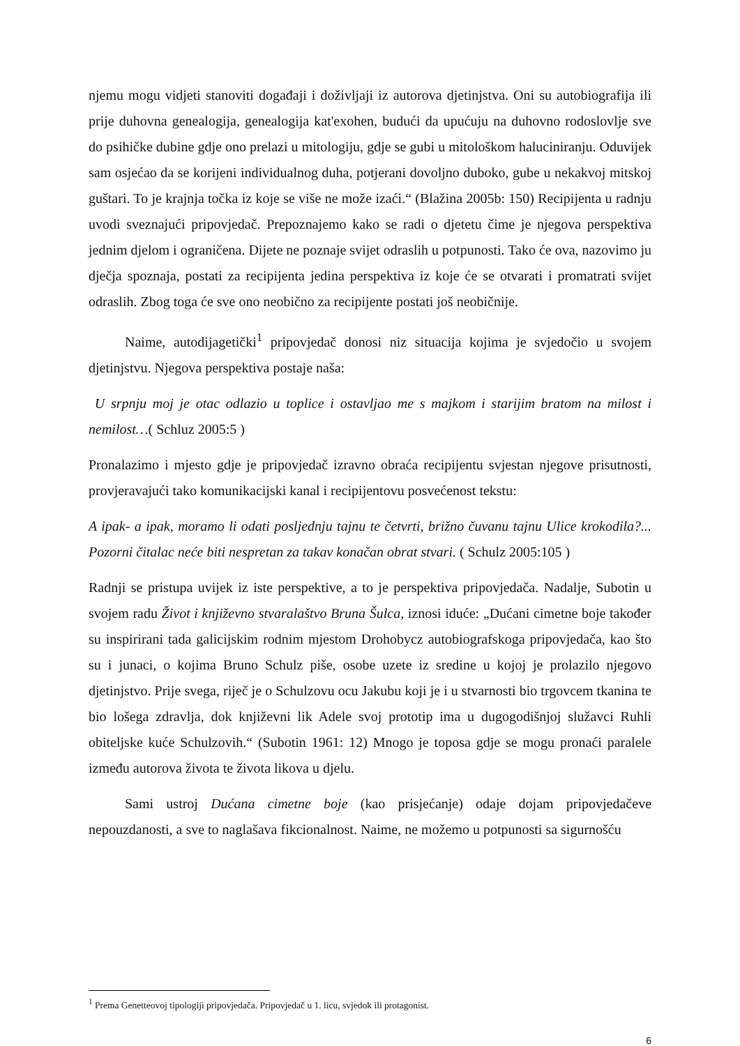njemu mogu vidjeti stanoviti događaji i doživljaji iz autorova djetinjstva. Oni su autobiografija ili prije duhovna genealogija, genealogija kat'exohen, budući da upućuju na duhovno rodoslovlje sve do psihičke dubine gdje ono prelazi u mitologiju, gdje se gubi u mitološkom haluciniranju. Oduvijek sam osjećao da se korijeni individualnog duha, potjerani dovoljno duboko, gube u nekakvoj mitskoj guštari. To je krajnja točka iz koje se više ne može izaći.“ (Blažina 2005b: 150) Recipijenta u radnju uvodi sveznajući pripovjedač. Prepoznajemo kako se radi o djetetu čime je njegova perspektiva jednim djelom i ograničena. Dijete ne poznaje svijet odraslih u potpunosti. Tako će ova, nazovimo ju dječja spoznaja, postati za recipijenta jedina perspektiva iz koje će se otvarati i promatrati svijet odraslih. Zbog toga će sve ono neobično za recipijente postati još neobičnije.
Naime, autodijagetički<sup>1</sup> pripovjedač donosi niz situacija kojima je svjedočio u svojem djetinjstvu. Njegova perspektiva postaje naša:
U srpnju moj je otac odlazio u toplice i ostavljao me s majkom i starijim bratom na milost i nemilost…( Schluz 2005:5 )
Pronalazimo i mjesto gdje je pripovjedač izravno obraća recipijentu svjestan njegove prisutnosti, provjeravajući tako komunikacijski kanal i recipijentovu posvećenost tekstu:
A ipak- a ipak, moramo li odati posljednju tajnu te četvrti, brižno čuvanu tajnu Ulice krokodila?... Pozorni čitalac neće biti nespretan za takav konačan obrat stvari. ( Schulz 2005:105 )
Radnji se pristupa uvijek iz iste perspektive, a to je perspektiva pripovjedača. Nadalje, Subotin u svojem radu Život i književno stvaralaštvo Bruna Šulca, iznosi iduće: „Dućani cimetne boje također su inspirirani tada galicijskim rodnim mjestom Drohobycz autobiografskoga pripovjedača, kao što su i junaci, o kojima Bruno Schulz piše, osobe uzete iz sredine u kojoj je prolazilo njegovo djetinjstvo. Prije svega, riječ je o Schulzovu ocu Jakubu koji je i u stvarnosti bio trgovcem tkanina te bio lošega zdravlja, dok književni lik Adele svoj prototip ima u dugogodišnjoj služavci Ruhli obiteljske kuće Schulzovih.“ (Subotin 1961: 12) Mnogo je toposa gdje se mogu pronaći paralele između autorova života te života likova u djelu.
Sami ustroj Dućana cimetne boje (kao prisjećanje) odaje dojam pripovjedačeve nepouzdanosti, a sve to naglašava fikcionalnost. Naime, ne možemo u potpunosti sa sigurnošću
<sup>1</sup> Prema Genetteovoj tipologiji pripovjedača. Pripovjedač u 1. licu, svjedok ili protagonist.
6